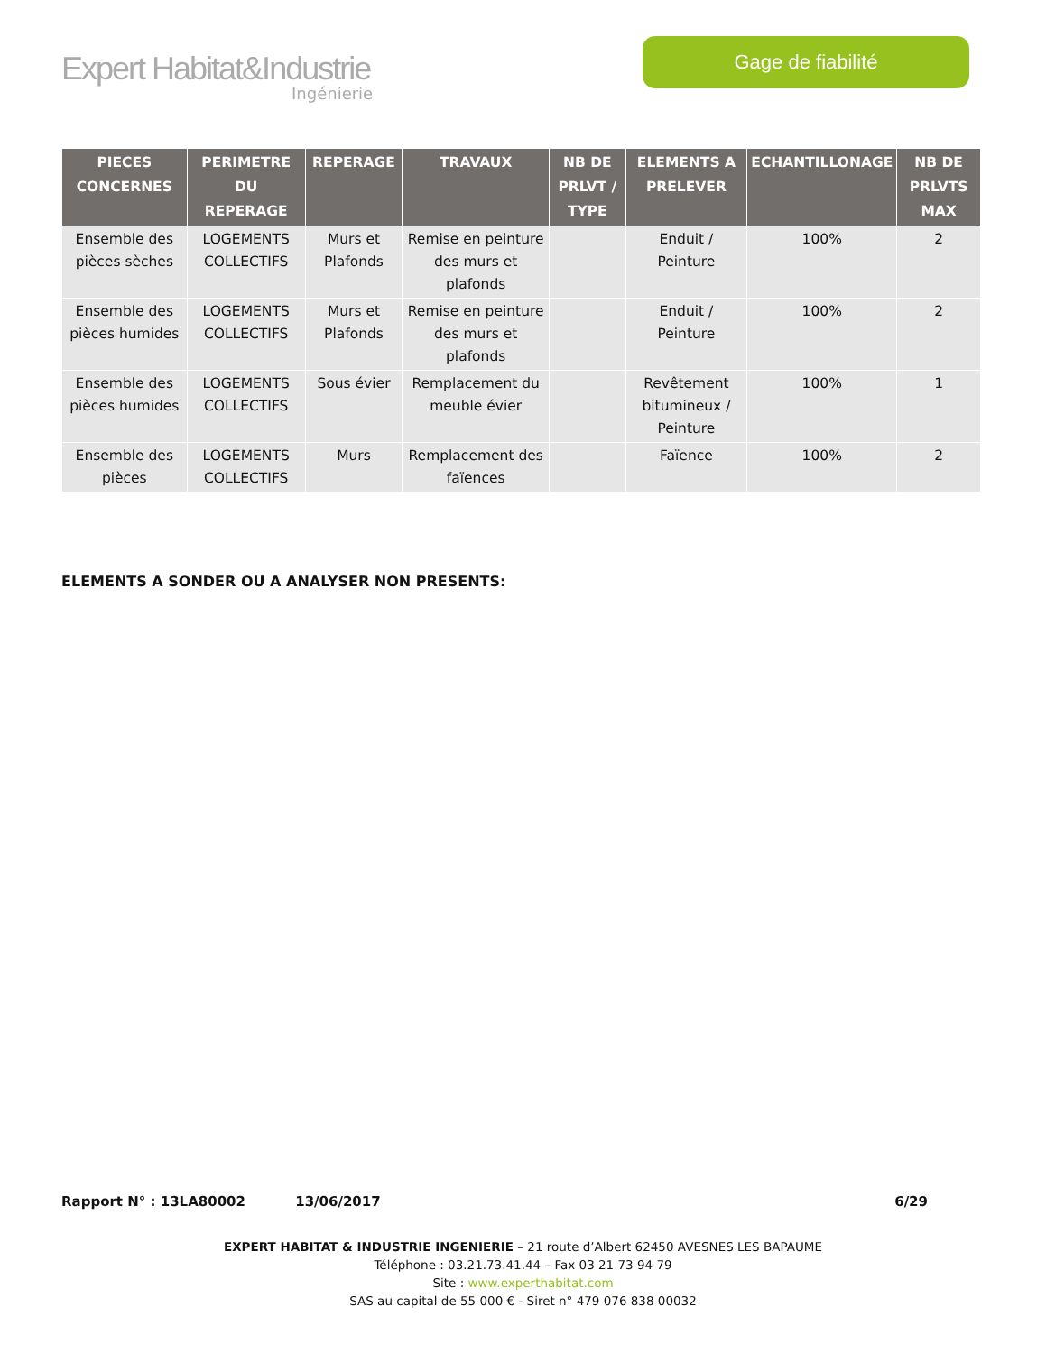Expert Habitat&Industrie
Ingénierie
Gage de fiabilité
| PIECES CONCERNES | PERIMETRE DU REPERAGE | REPERAGE | TRAVAUX | NB DE PRLVT / TYPE | ELEMENTS A PRELEVER | ECHANTILLONAGE | NB DE PRLVTS MAX |
| --- | --- | --- | --- | --- | --- | --- | --- |
| Ensemble des pièces sèches | LOGEMENTS COLLECTIFS | Murs et Plafonds | Remise en peinture des murs et plafonds | | Enduit / Peinture | 100% | 2 |
| Ensemble des pièces humides | LOGEMENTS COLLECTIFS | Murs et Plafonds | Remise en peinture des murs et plafonds | | Enduit / Peinture | 100% | 2 |
| Ensemble des pièces humides | LOGEMENTS COLLECTIFS | Sous évier | Remplacement du meuble évier | | Revêtement bitumineux / Peinture | 100% | 1 |
| Ensemble des pièces | LOGEMENTS COLLECTIFS | Murs | Remplacement des faïences | | Faïence | 100% | 2 |
ELEMENTS A SONDER OU A ANALYSER NON PRESENTS:
Rapport N° : 13LA80002 13/06/2017 6/29
EXPERT HABITAT & INDUSTRIE INGENIERIE – 21 route d’Albert 62450 AVESNES LES BAPAUME
Téléphone : 03.21.73.41.44 – Fax 03 21 73 94 79
Site : www.experthabitat.com
SAS au capital de 55 000 € - Siret n° 479 076 838 00032